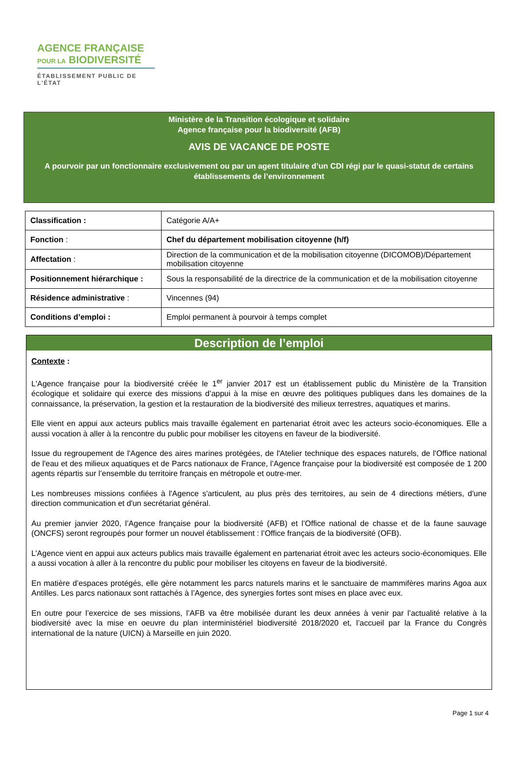AGENCE FRANÇAISE
POUR LA BIODIVERSITÉ
ÉTABLISSEMENT PUBLIC DE L'ÉTAT
Ministère de la Transition écologique et solidaire
Agence française pour la biodiversité (AFB)
AVIS DE VACANCE DE POSTE
A pourvoir par un fonctionnaire exclusivement ou par un agent titulaire d’un CDI régi par le quasi-statut de certains établissements de l’environnement
| Classification : | Catégorie A/A+ |
| Fonction : | Chef du département mobilisation citoyenne (h/f) |
| Affectation : | Direction de la communication et de la mobilisation citoyenne (DICOMOB)/Département mobilisation citoyenne |
| Positionnement hiérarchique : | Sous la responsabilité de la directrice de la communication et de la mobilisation citoyenne |
| Résidence administrative : | Vincennes (94) |
| Conditions d’emploi : | Emploi permanent à pourvoir à temps complet |
Description de l’emploi
Contexte :
L'Agence française pour la biodiversité créée le 1<sup>er</sup> janvier 2017 est un établissement public du Ministère de la Transition écologique et solidaire qui exerce des missions d’appui à la mise en œuvre des politiques publiques dans les domaines de la connaissance, la préservation, la gestion et la restauration de la biodiversité des milieux terrestres, aquatiques et marins.
Elle vient en appui aux acteurs publics mais travaille également en partenariat étroit avec les acteurs socio-économiques. Elle a aussi vocation à aller à la rencontre du public pour mobiliser les citoyens en faveur de la biodiversité.
Issue du regroupement de l'Agence des aires marines protégées, de l'Atelier technique des espaces naturels, de l'Office national de l'eau et des milieux aquatiques et de Parcs nationaux de France, l’Agence française pour la biodiversité est composée de 1 200 agents répartis sur l’ensemble du territoire français en métropole et outre-mer.
Les nombreuses missions confiées à l'Agence s'articulent, au plus près des territoires, au sein de 4 directions métiers, d'une direction communication et d'un secrétariat général.
Au premier janvier 2020, l’Agence française pour la biodiversité (AFB) et l’Office national de chasse et de la faune sauvage (ONCFS) seront regroupés pour former un nouvel établissement : l’Office français de la biodiversité (OFB).
L’Agence vient en appui aux acteurs publics mais travaille également en partenariat étroit avec les acteurs socio-économiques. Elle a aussi vocation à aller à la rencontre du public pour mobiliser les citoyens en faveur de la biodiversité.
En matière d’espaces protégés, elle gère notamment les parcs naturels marins et le sanctuaire de mammifères marins Agoa aux Antilles. Les parcs nationaux sont rattachés à l’Agence, des synergies fortes sont mises en place avec eux.
En outre pour l’exercice de ses missions, l’AFB va être mobilisée durant les deux années à venir par l’actualité relative à la biodiversité avec la mise en oeuvre du plan interministériel biodiversité 2018/2020 et, l’accueil par la France du Congrès international de la nature (UICN) à Marseille en juin 2020.
Page 1 sur 4